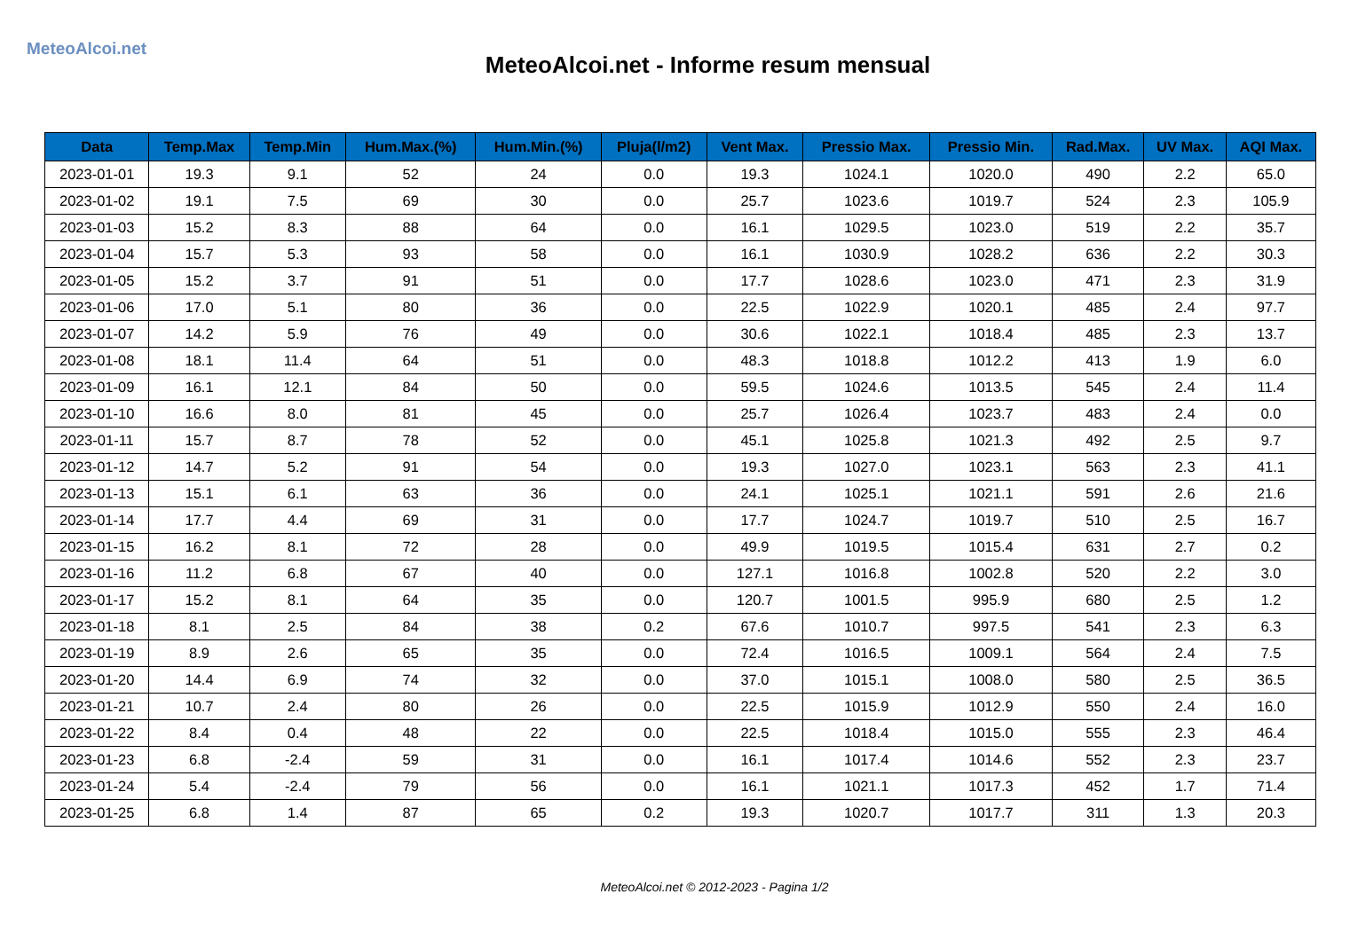MeteoAlcoi.net
MeteoAlcoi.net - Informe resum mensual
| Data | Temp.Max | Temp.Min | Hum.Max.(%) | Hum.Min.(%) | Pluja(l/m2) | Vent Max. | Pressio Max. | Pressio Min. | Rad.Max. | UV Max. | AQI Max. |
| --- | --- | --- | --- | --- | --- | --- | --- | --- | --- | --- | --- |
| 2023-01-01 | 19.3 | 9.1 | 52 | 24 | 0.0 | 19.3 | 1024.1 | 1020.0 | 490 | 2.2 | 65.0 |
| 2023-01-02 | 19.1 | 7.5 | 69 | 30 | 0.0 | 25.7 | 1023.6 | 1019.7 | 524 | 2.3 | 105.9 |
| 2023-01-03 | 15.2 | 8.3 | 88 | 64 | 0.0 | 16.1 | 1029.5 | 1023.0 | 519 | 2.2 | 35.7 |
| 2023-01-04 | 15.7 | 5.3 | 93 | 58 | 0.0 | 16.1 | 1030.9 | 1028.2 | 636 | 2.2 | 30.3 |
| 2023-01-05 | 15.2 | 3.7 | 91 | 51 | 0.0 | 17.7 | 1028.6 | 1023.0 | 471 | 2.3 | 31.9 |
| 2023-01-06 | 17.0 | 5.1 | 80 | 36 | 0.0 | 22.5 | 1022.9 | 1020.1 | 485 | 2.4 | 97.7 |
| 2023-01-07 | 14.2 | 5.9 | 76 | 49 | 0.0 | 30.6 | 1022.1 | 1018.4 | 485 | 2.3 | 13.7 |
| 2023-01-08 | 18.1 | 11.4 | 64 | 51 | 0.0 | 48.3 | 1018.8 | 1012.2 | 413 | 1.9 | 6.0 |
| 2023-01-09 | 16.1 | 12.1 | 84 | 50 | 0.0 | 59.5 | 1024.6 | 1013.5 | 545 | 2.4 | 11.4 |
| 2023-01-10 | 16.6 | 8.0 | 81 | 45 | 0.0 | 25.7 | 1026.4 | 1023.7 | 483 | 2.4 | 0.0 |
| 2023-01-11 | 15.7 | 8.7 | 78 | 52 | 0.0 | 45.1 | 1025.8 | 1021.3 | 492 | 2.5 | 9.7 |
| 2023-01-12 | 14.7 | 5.2 | 91 | 54 | 0.0 | 19.3 | 1027.0 | 1023.1 | 563 | 2.3 | 41.1 |
| 2023-01-13 | 15.1 | 6.1 | 63 | 36 | 0.0 | 24.1 | 1025.1 | 1021.1 | 591 | 2.6 | 21.6 |
| 2023-01-14 | 17.7 | 4.4 | 69 | 31 | 0.0 | 17.7 | 1024.7 | 1019.7 | 510 | 2.5 | 16.7 |
| 2023-01-15 | 16.2 | 8.1 | 72 | 28 | 0.0 | 49.9 | 1019.5 | 1015.4 | 631 | 2.7 | 0.2 |
| 2023-01-16 | 11.2 | 6.8 | 67 | 40 | 0.0 | 127.1 | 1016.8 | 1002.8 | 520 | 2.2 | 3.0 |
| 2023-01-17 | 15.2 | 8.1 | 64 | 35 | 0.0 | 120.7 | 1001.5 | 995.9 | 680 | 2.5 | 1.2 |
| 2023-01-18 | 8.1 | 2.5 | 84 | 38 | 0.2 | 67.6 | 1010.7 | 997.5 | 541 | 2.3 | 6.3 |
| 2023-01-19 | 8.9 | 2.6 | 65 | 35 | 0.0 | 72.4 | 1016.5 | 1009.1 | 564 | 2.4 | 7.5 |
| 2023-01-20 | 14.4 | 6.9 | 74 | 32 | 0.0 | 37.0 | 1015.1 | 1008.0 | 580 | 2.5 | 36.5 |
| 2023-01-21 | 10.7 | 2.4 | 80 | 26 | 0.0 | 22.5 | 1015.9 | 1012.9 | 550 | 2.4 | 16.0 |
| 2023-01-22 | 8.4 | 0.4 | 48 | 22 | 0.0 | 22.5 | 1018.4 | 1015.0 | 555 | 2.3 | 46.4 |
| 2023-01-23 | 6.8 | -2.4 | 59 | 31 | 0.0 | 16.1 | 1017.4 | 1014.6 | 552 | 2.3 | 23.7 |
| 2023-01-24 | 5.4 | -2.4 | 79 | 56 | 0.0 | 16.1 | 1021.1 | 1017.3 | 452 | 1.7 | 71.4 |
| 2023-01-25 | 6.8 | 1.4 | 87 | 65 | 0.2 | 19.3 | 1020.7 | 1017.7 | 311 | 1.3 | 20.3 |
MeteoAlcoi.net © 2012-2023 - Pagina 1/2